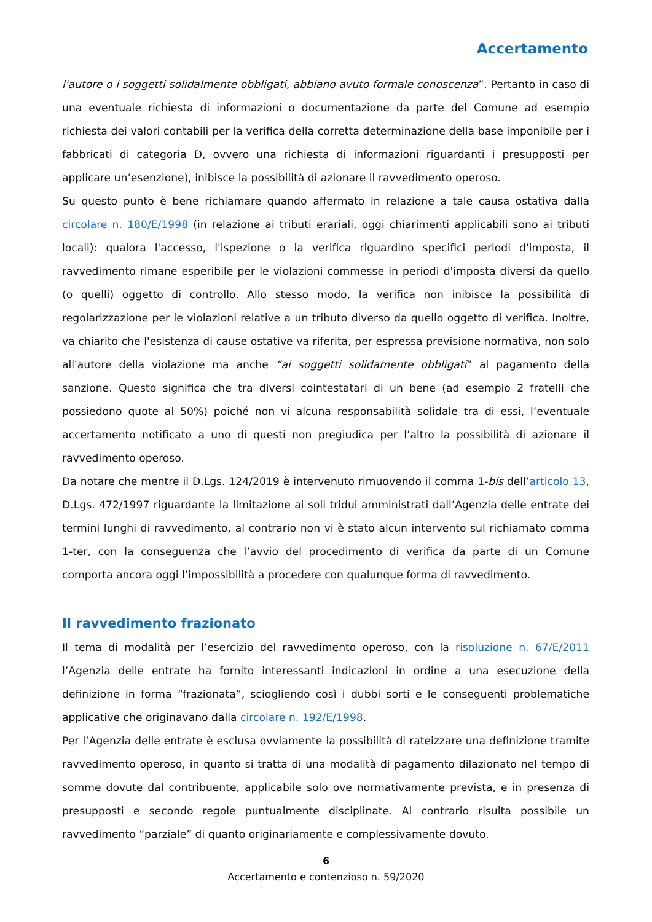Accertamento
l'autore o i soggetti solidalmente obbligati, abbiano avuto formale conoscenza”. Pertanto in caso di una eventuale richiesta di informazioni o documentazione da parte del Comune ad esempio richiesta dei valori contabili per la verifica della corretta determinazione della base imponibile per i fabbricati di categoria D, ovvero una richiesta di informazioni riguardanti i presupposti per applicare un’esenzione), inibisce la possibilità di azionare il ravvedimento operoso.
Su questo punto è bene richiamare quando affermato in relazione a tale causa ostativa dalla circolare n. 180/E/1998 (in relazione ai tributi erariali, oggi chiarimenti applicabili sono ai tributi locali): qualora l'accesso, l'ispezione o la verifica riguardino specifici periodi d'imposta, il ravvedimento rimane esperibile per le violazioni commesse in periodi d'imposta diversi da quello (o quelli) oggetto di controllo. Allo stesso modo, la verifica non inibisce la possibilità di regolarizzazione per le violazioni relative a un tributo diverso da quello oggetto di verifica. Inoltre, va chiarito che l'esistenza di cause ostative va riferita, per espressa previsione normativa, non solo all'autore della violazione ma anche “ai soggetti solidamente obbligati” al pagamento della sanzione. Questo significa che tra diversi cointestatari di un bene (ad esempio 2 fratelli che possiedono quote al 50%) poiché non vi alcuna responsabilità solidale tra di essi, l’eventuale accertamento notificato a uno di questi non pregiudica per l’altro la possibilità di azionare il ravvedimento operoso.
Da notare che mentre il D.Lgs. 124/2019 è intervenuto rimuovendo il comma 1-bis dell’articolo 13, D.Lgs. 472/1997 riguardante la limitazione ai soli tridui amministrati dall’Agenzia delle entrate dei termini lunghi di ravvedimento, al contrario non vi è stato alcun intervento sul richiamato comma 1-ter, con la conseguenza che l’avvio del procedimento di verifica da parte di un Comune comporta ancora oggi l’impossibilità a procedere con qualunque forma di ravvedimento.
Il ravvedimento frazionato
Il tema di modalità per l’esercizio del ravvedimento operoso, con la risoluzione n. 67/E/2011 l’Agenzia delle entrate ha fornito interessanti indicazioni in ordine a una esecuzione della definizione in forma “frazionata”, sciogliendo così i dubbi sorti e le conseguenti problematiche applicative che originavano dalla circolare n. 192/E/1998.
Per l’Agenzia delle entrate è esclusa ovviamente la possibilità di rateizzare una definizione tramite ravvedimento operoso, in quanto si tratta di una modalità di pagamento dilazionato nel tempo di somme dovute dal contribuente, applicabile solo ove normativamente prevista, e in presenza di presupposti e secondo regole puntualmente disciplinate. Al contrario risulta possibile un ravvedimento “parziale” di quanto originariamente e complessivamente dovuto.
6
Accertamento e contenzioso n. 59/2020